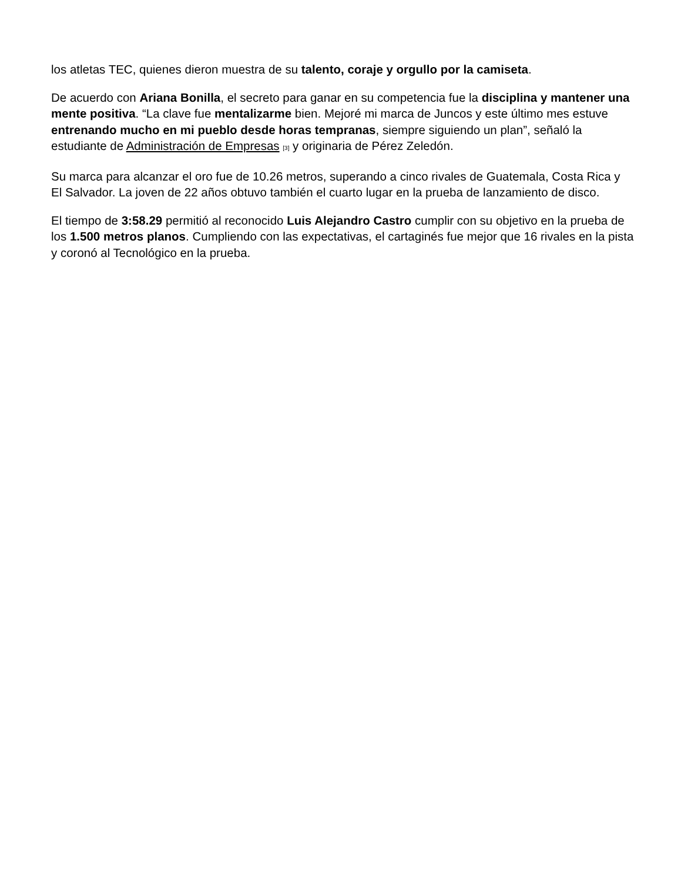los atletas TEC, quienes dieron muestra de su talento, coraje y orgullo por la camiseta.
De acuerdo con Ariana Bonilla, el secreto para ganar en su competencia fue la disciplina y mantener una mente positiva. “La clave fue mentalizarme bien. Mejoré mi marca de Juncos y este último mes estuve entrenando mucho en mi pueblo desde horas tempranas, siempre siguiendo un plan”, señaló la estudiante de Administración de Empresas [3] y originaria de Pérez Zeledón.
Su marca para alcanzar el oro fue de 10.26 metros, superando a cinco rivales de Guatemala, Costa Rica y El Salvador. La joven de 22 años obtuvo también el cuarto lugar en la prueba de lanzamiento de disco.
El tiempo de 3:58.29 permitió al reconocido Luis Alejandro Castro cumplir con su objetivo en la prueba de los 1.500 metros planos. Cumpliendo con las expectativas, el cartaginés fue mejor que 16 rivales en la pista y coronó al Tecnológico en la prueba.